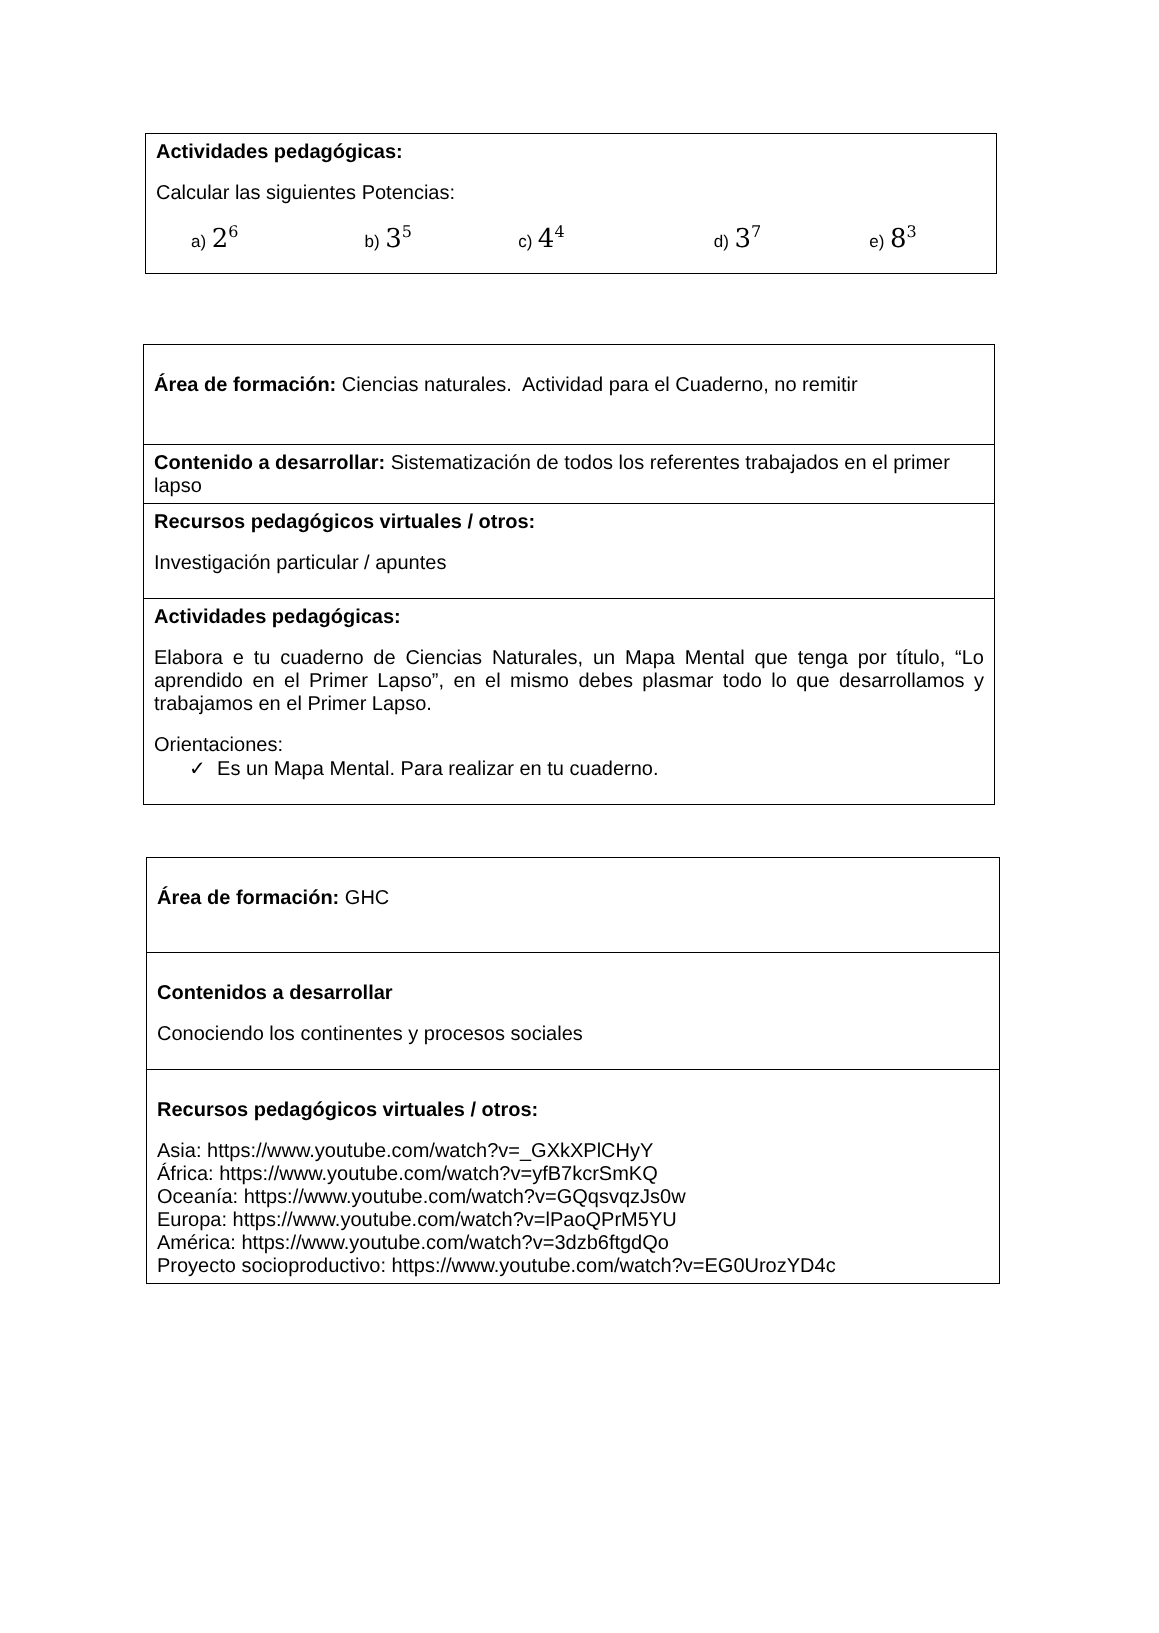| Actividades pedagógicas: Calcular las siguientes Potencias: a) 2<sup>6</sup> b) 3<sup>5</sup> c) 4<sup>4</sup> d) 3<sup>7</sup> e) 8<sup>3</sup> |
| Área de formación: Ciencias naturales. Actividad para el Cuaderno, no remitir |
| Contenido a desarrollar: Sistematización de todos los referentes trabajados en el primer lapso |
| Recursos pedagógicos virtuales / otros: Investigación particular / apuntes |
| Actividades pedagógicas: Elabora e tu cuaderno de Ciencias Naturales, un Mapa Mental que tenga por título, “Lo aprendido en el Primer Lapso”, en el mismo debes plasmar todo lo que desarrollamos y trabajamos en el Primer Lapso. Orientaciones: ✓ Es un Mapa Mental. Para realizar en tu cuaderno. |
| Área de formación: GHC |
| Contenidos a desarrollar Conociendo los continentes y procesos sociales |
| Recursos pedagógicos virtuales / otros: Asia: https://www.youtube.com/watch?v=_GXkXPlCHyY África: https://www.youtube.com/watch?v=yfB7kcrSmKQ Oceanía: https://www.youtube.com/watch?v=GQqsvqzJs0w Europa: https://www.youtube.com/watch?v=lPaoQPrM5YU América: https://www.youtube.com/watch?v=3dzb6ftgdQo Proyecto socioproductivo: https://www.youtube.com/watch?v=EG0UrozYD4c |